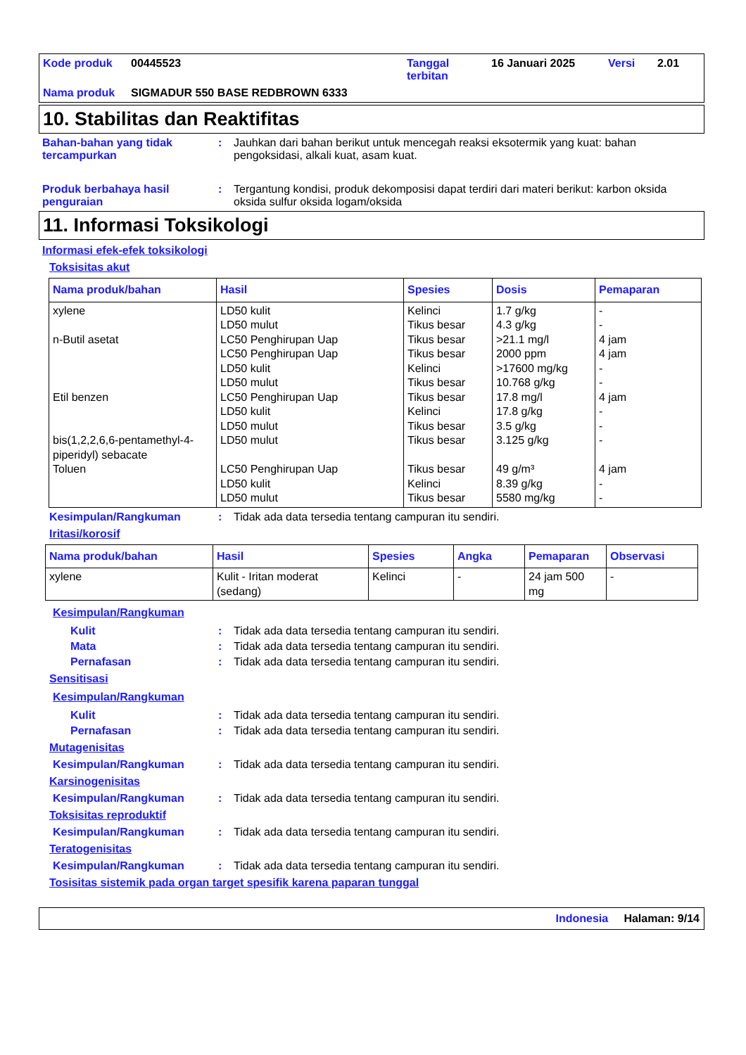Kode produk 00445523 Tanggal terbitan
16 Januari 2025 Versi 2.01
Nama produk SIGMADUR 550 BASE REDBROWN 6333
10. Stabilitas dan Reaktifitas
Bahan-bahan yang tidak tercampurkan
: Jauhkan dari bahan berikut untuk mencegah reaksi eksotermik yang kuat: bahan pengoksidasi, alkali kuat, asam kuat.
Produk berbahaya hasil penguraian
: Tergantung kondisi, produk dekomposisi dapat terdiri dari materi berikut: karbon oksida oksida sulfur oksida logam/oksida
11. Informasi Toksikologi
Informasi efek-efek toksikologi
Toksisitas akut
| Nama produk/bahan | Hasil | Spesies | Dosis | Pemaparan |
| --- | --- | --- | --- | --- |
| xylene n-Butil asetat Etil benzen bis(1,2,2,6,6-pentamethyl-4-piperidyl) sebacate Toluen | LD50 kulit LD50 mulut LC50 Penghirupan Uap LC50 Penghirupan Uap LD50 kulit LD50 mulut LC50 Penghirupan Uap LD50 kulit LD50 mulut LD50 mulut LC50 Penghirupan Uap LD50 kulit LD50 mulut | Kelinci Tikus besar Tikus besar Tikus besar Kelinci Tikus besar Tikus besar Kelinci Tikus besar Tikus besar Tikus besar Kelinci Tikus besar | 1.7 g/kg 4.3 g/kg >21.1 mg/l 2000 ppm >17600 mg/kg 10.768 g/kg 17.8 mg/l 17.8 g/kg 3.5 g/kg 3.125 g/kg 49 g/m³ 8.39 g/kg 5580 mg/kg | - - 4 jam 4 jam - - 4 jam - - - 4 jam - - |
Kesimpulan/Rangkuman : Tidak ada data tersedia tentang campuran itu sendiri.
Iritasi/korosif
| Nama produk/bahan | Hasil | Spesies | Angka | Pemaparan | Observasi |
| --- | --- | --- | --- | --- | --- |
| xylene | Kulit - Iritan moderat (sedang) | Kelinci | - | 24 jam 500 mg | - |
Kesimpulan/Rangkuman
Kulit : Tidak ada data tersedia tentang campuran itu sendiri.
Mata : Tidak ada data tersedia tentang campuran itu sendiri.
Pernafasan : Tidak ada data tersedia tentang campuran itu sendiri.
Sensitisasi
Kesimpulan/Rangkuman
Kulit : Tidak ada data tersedia tentang campuran itu sendiri.
Pernafasan : Tidak ada data tersedia tentang campuran itu sendiri.
Mutagenisitas
Kesimpulan/Rangkuman : Tidak ada data tersedia tentang campuran itu sendiri.
Karsinogenisitas
Kesimpulan/Rangkuman : Tidak ada data tersedia tentang campuran itu sendiri.
Toksisitas reproduktif
Kesimpulan/Rangkuman : Tidak ada data tersedia tentang campuran itu sendiri.
Teratogenisitas
Kesimpulan/Rangkuman : Tidak ada data tersedia tentang campuran itu sendiri.
Tosisitas sistemik pada organ target spesifik karena paparan tunggal
Indonesia Halaman: 9/14